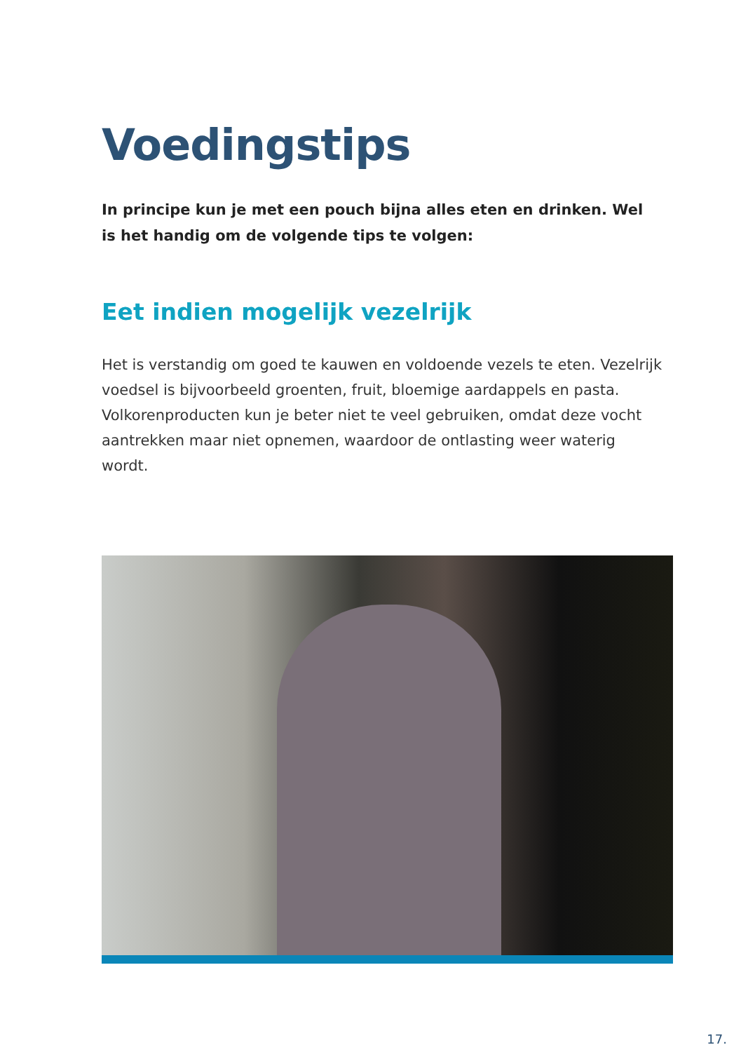Voedingstips
In principe kun je met een pouch bijna alles eten en drinken. Wel is het handig om de volgende tips te volgen:
Eet indien mogelijk vezelrijk
Het is verstandig om goed te kauwen en voldoende vezels te eten. Vezelrijk voedsel is bijvoorbeeld groenten, fruit, bloemige aardappels en pasta. Volkorenproducten kun je beter niet te veel gebruiken, omdat deze vocht aantrekken maar niet opnemen, waardoor de ontlasting weer waterig wordt.
17.